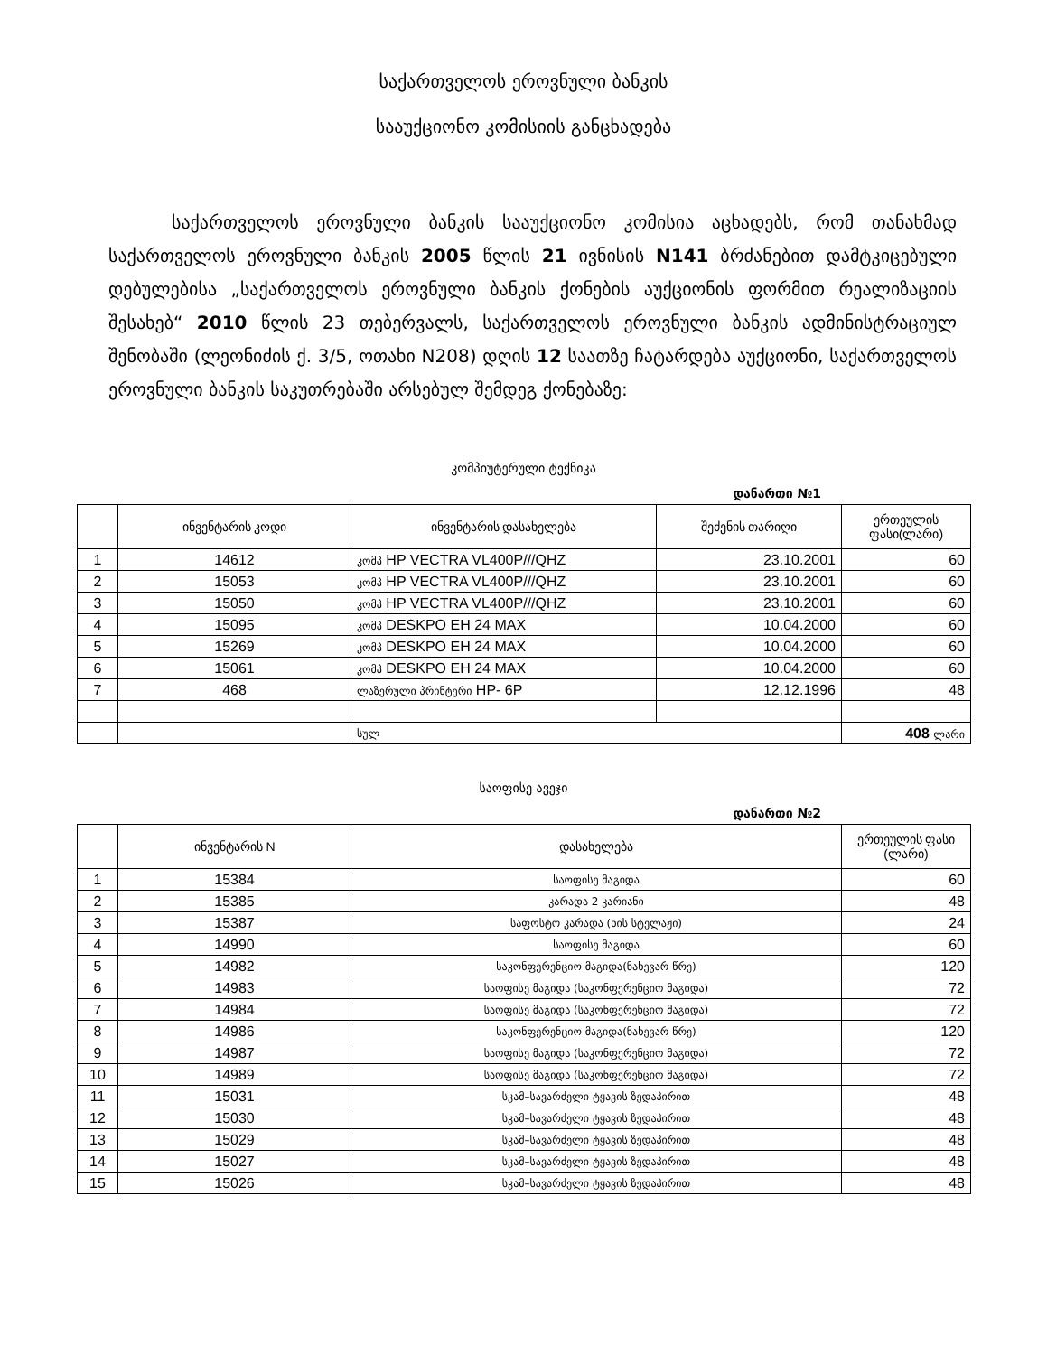საქართველოს ეროვნული ბანკის
სააუქციონო კომისიის განცხადება
საქართველოს ეროვნული ბანკის სააუქციონო კომისია აცხადებს, რომ თანახმად საქართველოს ეროვნული ბანკის 2005 წლის 21 ივნისის N141 ბრძანებით დამტკიცებული დებულებისა „საქართველოს ეროვნული ბანკის ქონების აუქციონის ფორმით რეალიზაციის შესახებ“ 2010 წლის 23 თებერვალს, საქართველოს ეროვნული ბანკის ადმინისტრაციულ შენობაში (ლეონიძის ქ. 3/5, ოთახი N208) დღის 12 საათზე ჩატარდება აუქციონი, საქართველოს ეროვნული ბანკის საკუთრებაში არსებულ შემდეგ ქონებაზე:
კომპიუტერული ტექნიკა
დანართი №1
| | ინვენტარის კოდი | ინვენტარის დასახელება | შეძენის თარიღი | ერთეულის ფასი(ლარი) |
| --- | --- | --- | --- | --- |
| 1 | 14612 | კომპ HP VECTRA VL400P///QHZ | 23.10.2001 | 60 |
| 2 | 15053 | კომპ HP VECTRA VL400P///QHZ | 23.10.2001 | 60 |
| 3 | 15050 | კომპ HP VECTRA VL400P///QHZ | 23.10.2001 | 60 |
| 4 | 15095 | კომპ DESKPO EH 24 MAX | 10.04.2000 | 60 |
| 5 | 15269 | კომპ DESKPO EH 24 MAX | 10.04.2000 | 60 |
| 6 | 15061 | კომპ DESKPO EH 24 MAX | 10.04.2000 | 60 |
| 7 | 468 | ლაზერული პრინტერი HP- 6P | 12.12.1996 | 48 |
| | | სულ | | 408 ლარი |
საოფისე ავეჯი
დანართი №2
| | ინვენტარის N | დასახელება | ერთეულის ფასი (ლარი) |
| --- | --- | --- | --- |
| 1 | 15384 | საოფისე მაგიდა | 60 |
| 2 | 15385 | კარადა 2 კარიანი | 48 |
| 3 | 15387 | საფოსტო კარადა (ხის სტელაჟი) | 24 |
| 4 | 14990 | საოფისე მაგიდა | 60 |
| 5 | 14982 | საკონფერენციო მაგიდა(ნახევარ წრე) | 120 |
| 6 | 14983 | საოფისე მაგიდა (საკონფერენციო მაგიდა) | 72 |
| 7 | 14984 | საოფისე მაგიდა (საკონფერენციო მაგიდა) | 72 |
| 8 | 14986 | საკონფერენციო მაგიდა(ნახევარ წრე) | 120 |
| 9 | 14987 | საოფისე მაგიდა (საკონფერენციო მაგიდა) | 72 |
| 10 | 14989 | საოფისე მაგიდა (საკონფერენციო მაგიდა) | 72 |
| 11 | 15031 | სკამ–სავარძელი ტყავის ზედაპირით | 48 |
| 12 | 15030 | სკამ–სავარძელი ტყავის ზედაპირით | 48 |
| 13 | 15029 | სკამ–სავარძელი ტყავის ზედაპირით | 48 |
| 14 | 15027 | სკამ–სავარძელი ტყავის ზედაპირით | 48 |
| 15 | 15026 | სკამ–სავარძელი ტყავის ზედაპირით | 48 |